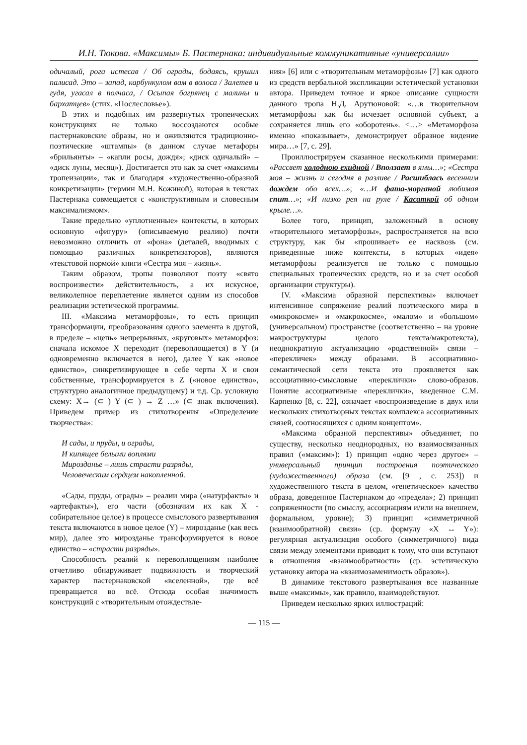И.Н. Тюкова. «Максимы» Б. Пастернака: индивидуальные коммуникативные «универсалии»
одичалый, рога истесав / Об ограды, бодаясь, крушил палисад. Это – запад, карбункулом вам в волоса / Залетев и гудя, угасал в полчаса, / Осыпая багрянец с малины и бархатцев» (стих. «Послесловье»).
В этих и подобных им развернутых тропеических конструкциях не только воссоздаются особые пастернаковские образы, но и оживляются традиционно-поэтические «штампы» (в данном случае метафоры «брильянты» – «капли росы, дождя»; «диск одичалый» – «диск луны, месяц»). Достигается это как за счет «максимы тропеизации», так и благодаря «художественно-образной конкретизации» (термин М.Н. Кожиной), которая в текстах Пастернака совмещается с «конструктивным и словесным максимализмом».
Такие предельно «уплотненные» контексты, в которых основную «фигуру» (описываемую реалию) почти невозможно отличить от «фона» (деталей, вводимых с помощью различных конкретизаторов), являются «текстовой нормой» книги «Сестра моя – жизнь».
Таким образом, тропы позволяют поэту «свято воспроизвести» действительность, а их искусное, великолепное переплетение является одним из способов реализации эстетической программы.
III. «Максима метаморфозы», то есть принцип трансформации, преобразования одного элемента в другой, в пределе – «цепь» непрерывных, «круговых» метаморфоз: сначала искомое X переходит (перевоплощается) в Y (и одновременно включается в него), далее Y как «новое единство», синкретизирующее в себе черты X и свои собственные, трансформируется в Z («новое единство», структурно аналогичное предыдущему) и т.д. Ср. условную схему: X→ (⊂ ) Y (⊂ ) → Z …» (⊂ знак включения). Приведем пример из стихотворения «Определение творчества»:
И сады, и пруды, и ограды,
И кипящее белыми воплями
Мирозданье – лишь страсти разряды,
Человеческим сердцем накопленной.
«Сады, пруды, ограды» – реалии мира («натурфакты» и «артефакты»), его части (обозначим их как X - собирательное целое) в процессе смыслового развертывания текста включаются в новое целое (Y) – мирозданье (как весь мир), далее это мирозданье трансформируется в новое единство – «страсти разряды».
Способность реалий к перевоплощениям наиболее отчетливо обнаруживает подвижность и творческий характер пастернаковской «вселенной», где всё превращается во всё. Отсюда особая значимость конструкций с «творительным отождествле-
ния» [6] или с «творительным метаморфозы» [7] как одного из средств вербальной экспликации эстетической установки автора. Приведем точное и яркое описание сущности данного тропа Н.Д. Арутюновой: «…в творительном метаморфозы как бы исчезает основной субъект, а сохраняется лишь его «оборотень». <…> «Метаморфоза именно «показывает», демонстрирует образное видение мира…» [7, с. 29].
Проиллюстрируем сказанное несколькими примерами: «Рассвет холодною ехидной / Вползает в ямы…»; «Сестра моя – жизнь и сегодня в разливе / Расшиблась весенним дождем обо всех…»; «…И фата-морганой любимая спит…»; «И низко рея на руле / Касаткой об одном крыле…».
Более того, принцип, заложенный в основу «творительного метаморфозы», распространяется на всю структуру, как бы «прошивает» ее насквозь (см. приведенные ниже контексты, в которых «идея» метаморфозы реализуется не только с помощью специальных тропеических средств, но и за счет особой организации структуры).
IV. «Максима образной перспективы» включает интенсивное сопряжение реалий поэтического мира в «микрокосме» и «макрокосме», «малом» и «большом» (универсальном) пространстве (соответственно – на уровне макроструктуры целого текста/макротекста), неоднократную актуализацию «родственной» связи – «перекличек» между образами. В ассоциативно-семантической сети текста это проявляется как ассоциативно-смысловые «переклички» слово-образов. Понятие ассоциативные «переклички», введенное С.М. Карпенко [8, с. 22], означает «воспроизведение в двух или нескольких стихотворных текстах комплекса ассоциативных связей, соотносящихся с одним концептом».
«Максима образной перспективы» объединяет, по существу, несколько неоднородных, но взаимосвязанных правил («максим»): 1) принцип «одно через другое» – универсальный принцип построения поэтического (художественного) образа (см. [9 , с. 253]) и художественного текста в целом, «генетическое» качество образа, доведенное Пастернаком до «предела»; 2) принцип сопряженности (по смыслу, ассоциациям и/или на внешнем, формальном, уровне); 3) принцип «симметричной (взаимообратной) связи» (ср. формулу «X ↔ Y»): регулярная актуализация особого (симметричного) вида связи между элементами приводит к тому, что они вступают в отношения «взаимообратности» (ср. эстетическую установку автора на «взаимозаменимость образов»).
В динамике текстового развертывания все названные выше «максимы», как правило, взаимодействуют.
Приведем несколько ярких иллюстраций:
— 115 —